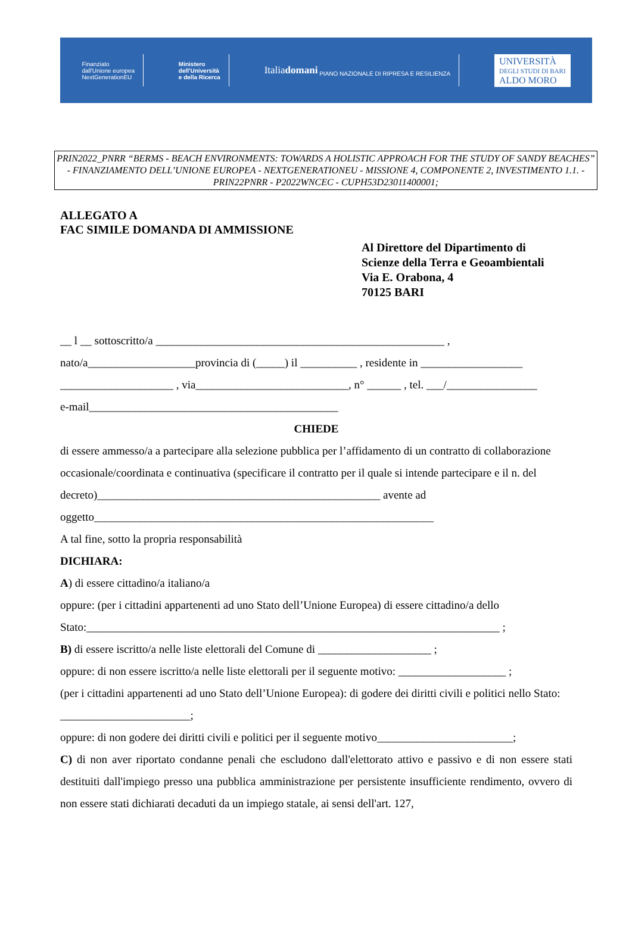Finanziato
dall'Unione europea
NextGenerationEU
Ministero
dell'Università
e della Ricerca
Italiadomani
PIANO NAZIONALE DI RIPRESA E RESILIENZA
UNIVERSITÀ
DEGLI STUDI DI BARI
ALDO MORO
PRIN2022_PNRR “BERMS - BEACH ENVIRONMENTS: TOWARDS A HOLISTIC APPROACH FOR THE STUDY OF SANDY BEACHES” - FINANZIAMENTO DELL’UNIONE EUROPEA - NEXTGENERATIONEU - MISSIONE 4, COMPONENTE 2, INVESTIMENTO 1.1. - PRIN22PNRR - P2022WNCEC - CUPH53D23011400001;
ALLEGATO A
FAC SIMILE DOMANDA DI AMMISSIONE
Al Direttore del Dipartimento di
Scienze della Terra e Geoambientali
Via E. Orabona, 4
70125 BARI
__ l __ sottoscritto/a ___________________________________________________ ,
nato/a___________________provincia di (_____) il __________ , residente in __________________
____________________ , via___________________________, n° ______ , tel. ___/________________
e-mail____________________________________________
CHIEDE
di essere ammesso/a a partecipare alla selezione pubblica per l’affidamento di un contratto di collaborazione occasionale/coordinata e continuativa (specificare il contratto per il quale si intende partecipare e il n. del decreto)__________________________________________________ avente ad oggetto____________________________________________________________
A tal fine, sotto la propria responsabilità
DICHIARA:
A) di essere cittadino/a italiano/a
oppure: (per i cittadini appartenenti ad uno Stato dell’Unione Europea) di essere cittadino/a dello Stato:_________________________________________________________________________ ;
B) di essere iscritto/a nelle liste elettorali del Comune di ____________________ ;
oppure: di non essere iscritto/a nelle liste elettorali per il seguente motivo: ___________________ ;
(per i cittadini appartenenti ad uno Stato dell’Unione Europea): di godere dei diritti civili e politici nello Stato: _______________________;
oppure: di non godere dei diritti civili e politici per il seguente motivo________________________;
C) di non aver riportato condanne penali che escludono dall'elettorato attivo e passivo e di non essere stati destituiti dall'impiego presso una pubblica amministrazione per persistente insufficiente rendimento, ovvero di non essere stati dichiarati decaduti da un impiego statale, ai sensi dell'art. 127,